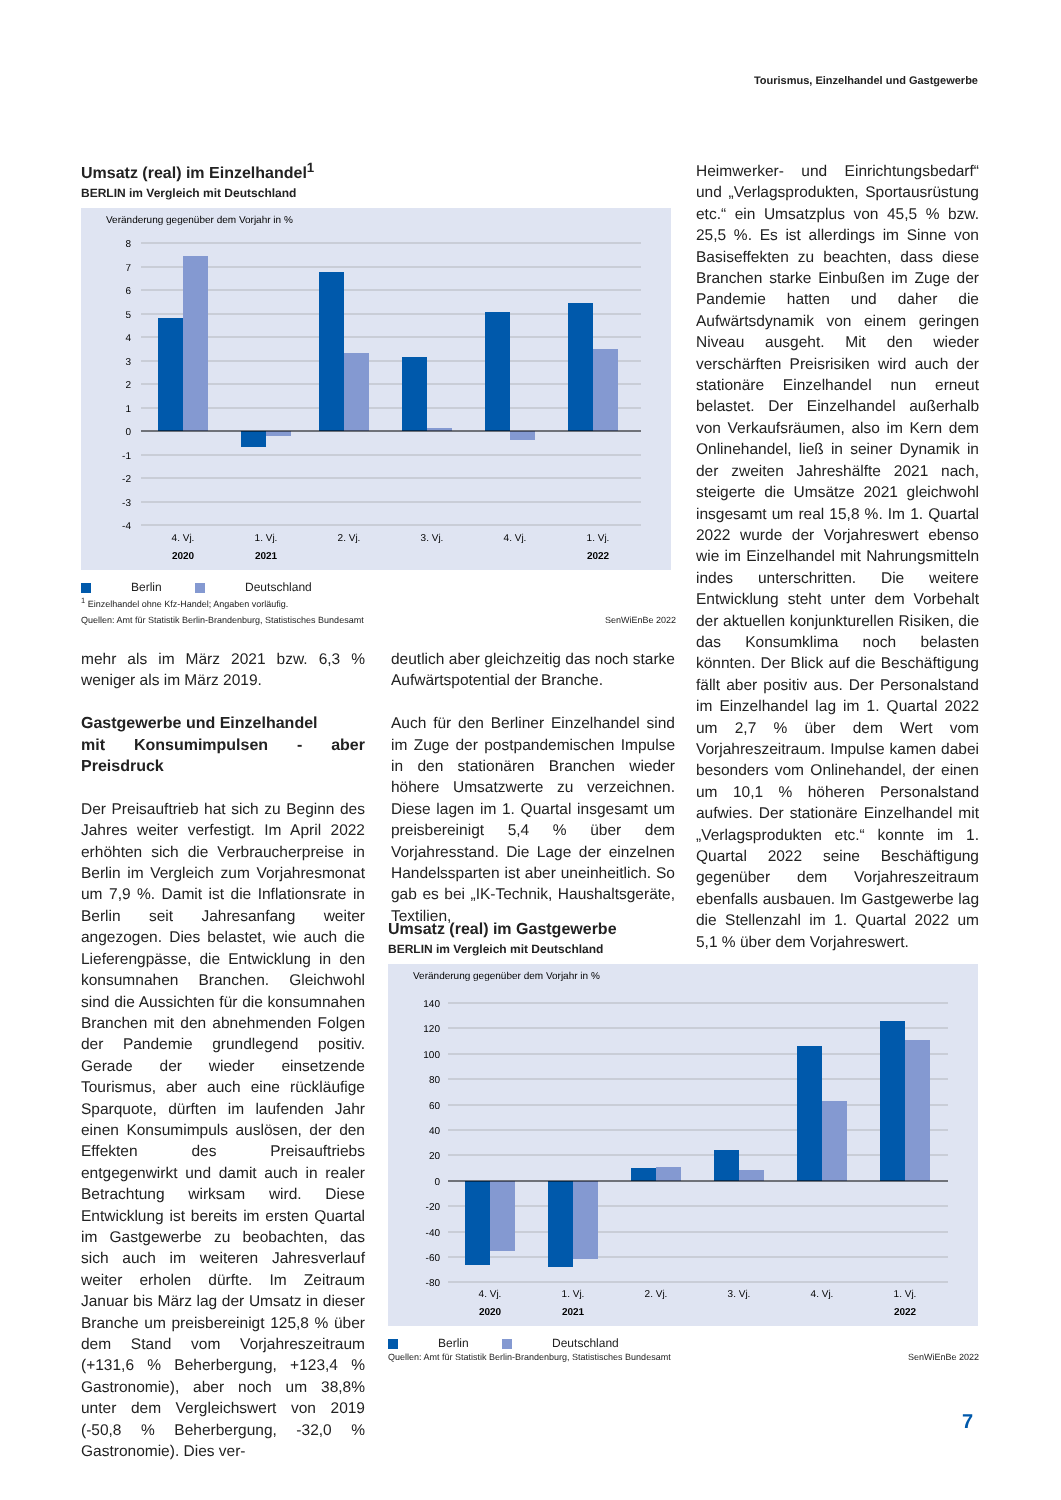Tourismus, Einzelhandel und Gastgewerbe
Umsatz (real) im Einzelhandel<sup>1</sup>
BERLIN im Vergleich mit Deutschland
Veränderung gegenüber dem Vorjahr in %
8
7
6
5
4
3
2
1
0
-1
-2
-3
-4
4. Vj.
1. Vj.
2. Vj.
3. Vj.
4. Vj.
1. Vj.
2020
2021
2022
Berlin Deutschland
<sup>1</sup> Einzelhandel ohne Kfz-Handel; Angaben vorläufig.
Quellen: Amt für Statistik Berlin-Brandenburg, Statistisches Bundesamt SenWiEnBe 2022
Heimwerker- und Einrichtungsbedarf“ und „Verlagsprodukten, Sportausrüstung etc.“ ein Umsatzplus von 45,5 % bzw. 25,5 %. Es ist allerdings im Sinne von Basiseffekten zu beachten, dass diese Branchen starke Einbußen im Zuge der Pandemie hatten und daher die Aufwärtsdynamik von einem geringen Niveau ausgeht. Mit den wieder verschärften Preisrisiken wird auch der stationäre Einzelhandel nun erneut belastet. Der Einzelhandel außerhalb von Verkaufsräumen, also im Kern dem Onlinehandel, ließ in seiner Dynamik in der zweiten Jahreshälfte 2021 nach, steigerte die Umsätze 2021 gleichwohl insgesamt um real 15,8 %. Im 1. Quartal 2022 wurde der Vorjahreswert ebenso wie im Einzelhandel mit Nahrungsmitteln indes unterschritten. Die weitere Entwicklung steht unter dem Vorbehalt der aktuellen konjunkturellen Risiken, die das Konsumklima noch belasten könnten. Der Blick auf die Beschäftigung fällt aber positiv aus. Der Personalstand im Einzelhandel lag im 1. Quartal 2022 um 2,7 % über dem Wert vom Vorjahreszeitraum. Impulse kamen dabei besonders vom Onlinehandel, der einen um 10,1 % höheren Personalstand aufwies. Der stationäre Einzelhandel mit „Verlagsprodukten etc.“ konnte im 1. Quartal 2022 seine Beschäftigung gegenüber dem Vorjahreszeitraum ebenfalls ausbauen. Im Gastgewerbe lag die Stellenzahl im 1. Quartal 2022 um 5,1 % über dem Vorjahreswert.
mehr als im März 2021 bzw. 6,3 % weniger als im März 2019.
Gastgewerbe und Einzelhandel
mit Konsumimpulsen - aber Preisdruck
Der Preisauftrieb hat sich zu Beginn des Jahres weiter verfestigt. Im April 2022 erhöhten sich die Verbraucherpreise in Berlin im Vergleich zum Vorjahresmonat um 7,9 %. Damit ist die Inflationsrate in Berlin seit Jahresanfang weiter angezogen. Dies belastet, wie auch die Lieferengpässe, die Entwicklung in den konsumnahen Branchen. Gleichwohl sind die Aussichten für die konsumnahen Branchen mit den abnehmenden Folgen der Pandemie grundlegend positiv. Gerade der wieder einsetzende Tourismus, aber auch eine rückläufige Sparquote, dürften im laufenden Jahr einen Konsumimpuls auslösen, der den Effekten des Preisauftriebs entgegenwirkt und damit auch in realer Betrachtung wirksam wird. Diese Entwicklung ist bereits im ersten Quartal im Gastgewerbe zu beobachten, das sich auch im weiteren Jahresverlauf weiter erholen dürfte. Im Zeitraum Januar bis März lag der Umsatz in dieser Branche um preisbereinigt 125,8 % über dem Stand vom Vorjahreszeitraum (+131,6 % Beherbergung, +123,4 % Gastronomie), aber noch um 38,8% unter dem Vergleichswert von 2019 (-50,8 % Beherbergung, -32,0 % Gastronomie). Dies ver-
deutlich aber gleichzeitig das noch starke Aufwärtspotential der Branche.
Auch für den Berliner Einzelhandel sind im Zuge der postpandemischen Impulse in den stationären Branchen wieder höhere Umsatzwerte zu verzeichnen. Diese lagen im 1. Quartal insgesamt um preisbereinigt 5,4 % über dem Vorjahresstand. Die Lage der einzelnen Handelssparten ist aber uneinheitlich. So gab es bei „IK-Technik, Haushaltsgeräte, Textilien,
Umsatz (real) im Gastgewerbe
BERLIN im Vergleich mit Deutschland
Veränderung gegenüber dem Vorjahr in %
140
120
100
80
60
40
20
0
-20
-40
-60
-80
4. Vj.
1. Vj.
2. Vj.
3. Vj.
4. Vj.
1. Vj.
2020
2021
2022
Berlin Deutschland
Quellen: Amt für Statistik Berlin-Brandenburg, Statistisches Bundesamt SenWiEnBe 2022
7